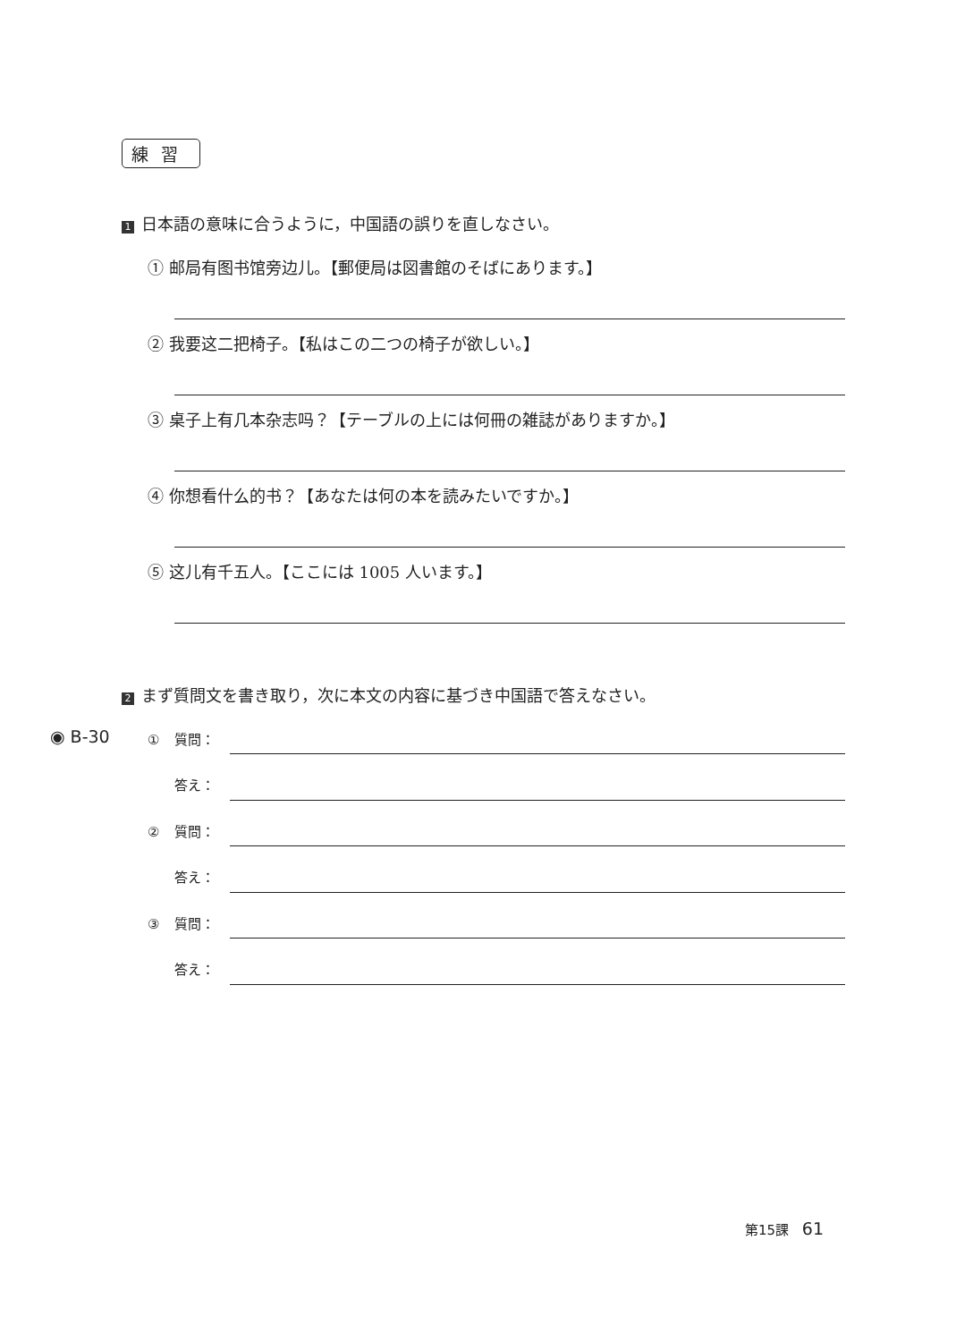練習
1 日本語の意味に合うように，中国語の誤りを直しなさい。
① 邮局有图书馆旁边儿。【郵便局は図書館のそばにあります。】
② 我要这二把椅子。【私はこの二つの椅子が欲しい。】
③ 桌子上有几本杂志吗？【テーブルの上には何冊の雑誌がありますか。】
④ 你想看什么的书？【あなたは何の本を読みたいですか。】
⑤ 这儿有千五人。【ここには 1005 人います。】
2 まず質問文を書き取り，次に本文の内容に基づき中国語で答えなさい。
◉ B-30 ① 質問：
答え：
② 質問：
答え：
③ 質問：
答え：
第15課 61